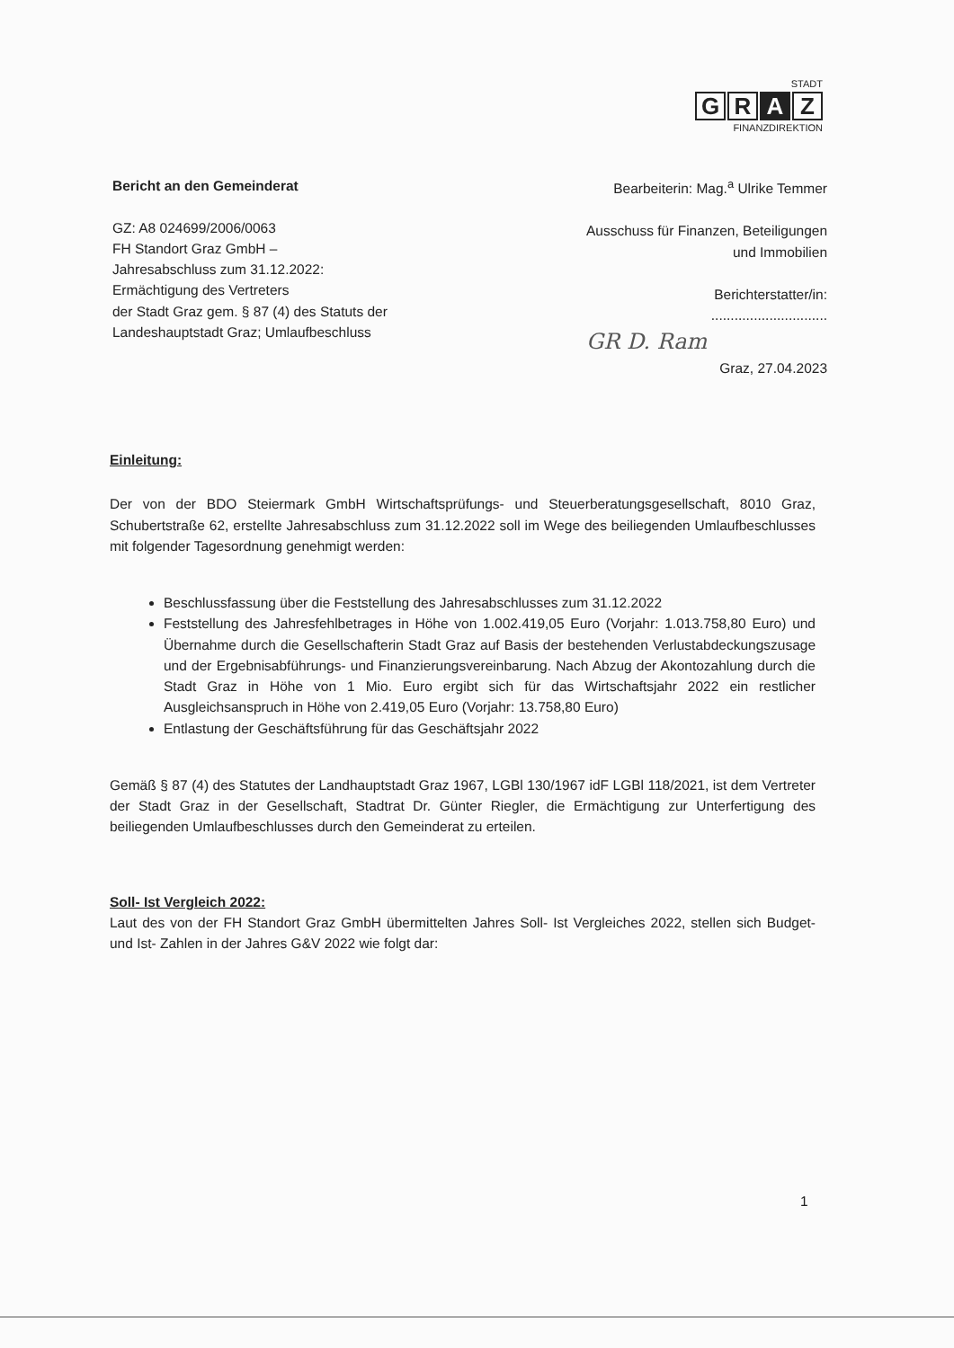STADT
G R A Z
FINANZDIREKTION
Bericht an den Gemeinderat
GZ: A8 024699/2006/0063
FH Standort Graz GmbH –
Jahresabschluss zum 31.12.2022:
Ermächtigung des Vertreters
der Stadt Graz gem. § 87 (4) des Statuts der
Landeshauptstadt Graz; Umlaufbeschluss
Bearbeiterin: Mag.<sup>a</sup> Ulrike Temmer
Ausschuss für Finanzen, Beteiligungen
und Immobilien
Berichterstatter/in:
..............................
GR D. Ram
Graz, 27.04.2023
Einleitung:
Der von der BDO Steiermark GmbH Wirtschaftsprüfungs- und Steuerberatungsgesellschaft, 8010 Graz, Schubertstraße 62, erstellte Jahresabschluss zum 31.12.2022 soll im Wege des beiliegenden Umlaufbeschlusses mit folgender Tagesordnung genehmigt werden:
Beschlussfassung über die Feststellung des Jahresabschlusses zum 31.12.2022
Feststellung des Jahresfehlbetrages in Höhe von 1.002.419,05 Euro (Vorjahr: 1.013.758,80 Euro) und Übernahme durch die Gesellschafterin Stadt Graz auf Basis der bestehenden Verlustabdeckungszusage und der Ergebnisabführungs- und Finanzierungsvereinbarung. Nach Abzug der Akontozahlung durch die Stadt Graz in Höhe von 1 Mio. Euro ergibt sich für das Wirtschaftsjahr 2022 ein restlicher Ausgleichsanspruch in Höhe von 2.419,05 Euro (Vorjahr: 13.758,80 Euro)
Entlastung der Geschäftsführung für das Geschäftsjahr 2022
Gemäß § 87 (4) des Statutes der Landhauptstadt Graz 1967, LGBl 130/1967 idF LGBl 118/2021, ist dem Vertreter der Stadt Graz in der Gesellschaft, Stadtrat Dr. Günter Riegler, die Ermächtigung zur Unterfertigung des beiliegenden Umlaufbeschlusses durch den Gemeinderat zu erteilen.
Soll- Ist Vergleich 2022:
Laut des von der FH Standort Graz GmbH übermittelten Jahres Soll- Ist Vergleiches 2022, stellen sich Budget- und Ist- Zahlen in der Jahres G&V 2022 wie folgt dar:
1